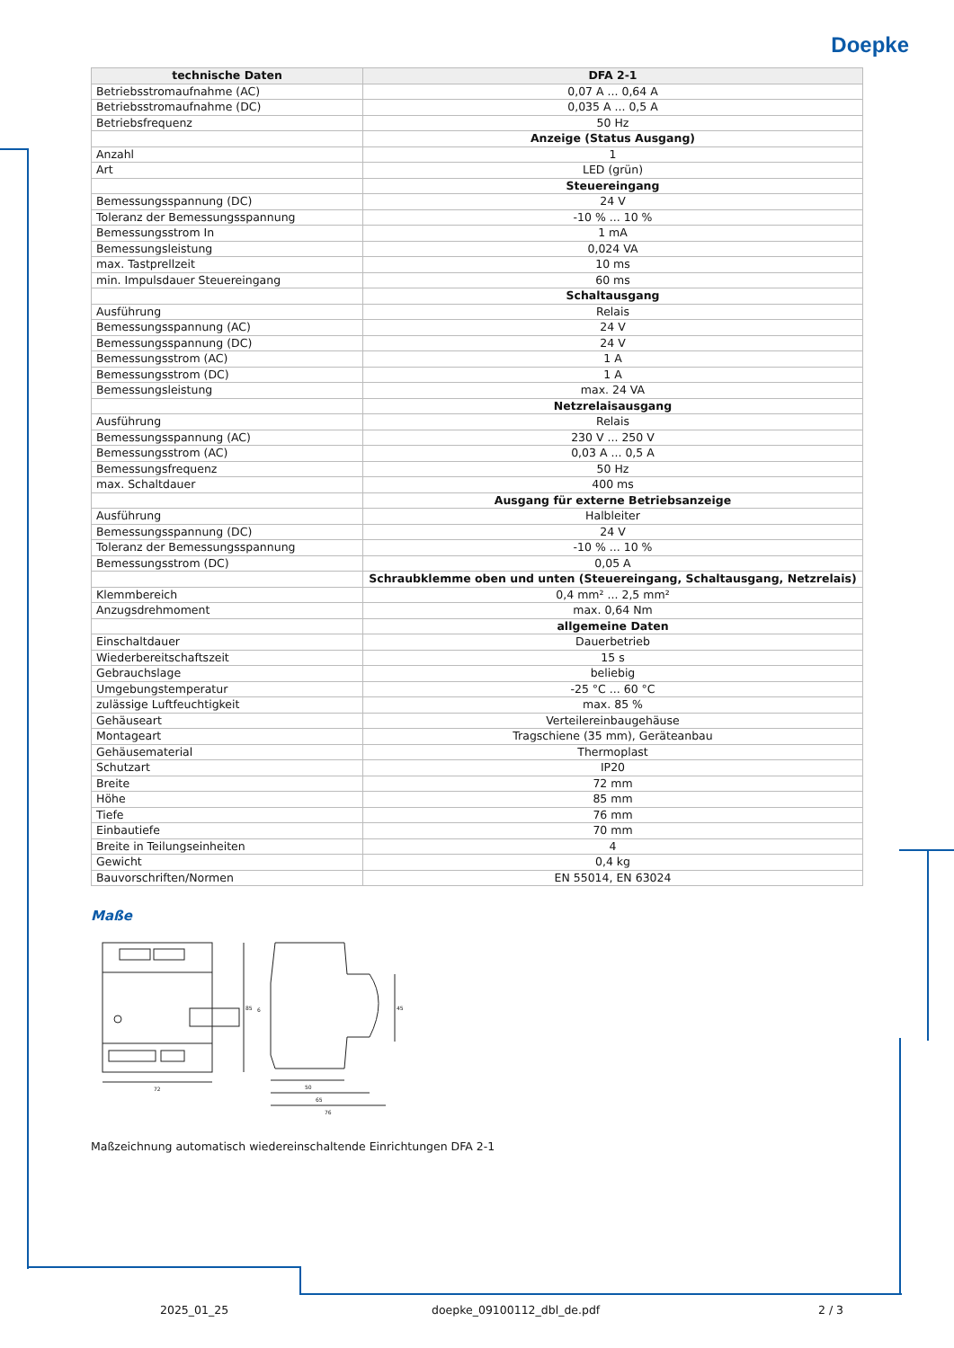Doepke
| technische Daten | DFA 2-1 |
| --- | --- |
| Betriebsstromaufnahme (AC) | 0,07 A ... 0,64 A |
| Betriebsstromaufnahme (DC) | 0,035 A ... 0,5 A |
| Betriebsfrequenz | 50 Hz |
| | Anzeige (Status Ausgang) |
| Anzahl | 1 |
| Art | LED (grün) |
| | Steuereingang |
| Bemessungsspannung (DC) | 24 V |
| Toleranz der Bemessungsspannung | -10 % ... 10 % |
| Bemessungsstrom In | 1 mA |
| Bemessungsleistung | 0,024 VA |
| max. Tastprellzeit | 10 ms |
| min. Impulsdauer Steuereingang | 60 ms |
| | Schaltausgang |
| Ausführung | Relais |
| Bemessungsspannung (AC) | 24 V |
| Bemessungsspannung (DC) | 24 V |
| Bemessungsstrom (AC) | 1 A |
| Bemessungsstrom (DC) | 1 A |
| Bemessungsleistung | max. 24 VA |
| | Netzrelaisausgang |
| Ausführung | Relais |
| Bemessungsspannung (AC) | 230 V ... 250 V |
| Bemessungsstrom (AC) | 0,03 A ... 0,5 A |
| Bemessungsfrequenz | 50 Hz |
| max. Schaltdauer | 400 ms |
| | Ausgang für externe Betriebsanzeige |
| Ausführung | Halbleiter |
| Bemessungsspannung (DC) | 24 V |
| Toleranz der Bemessungsspannung | -10 % ... 10 % |
| Bemessungsstrom (DC) | 0,05 A |
| | Schraubklemme oben und unten (Steuereingang, Schaltausgang, Netzrelais) |
| Klemmbereich | 0,4 mm² ... 2,5 mm² |
| Anzugsdrehmoment | max. 0,64 Nm |
| | allgemeine Daten |
| Einschaltdauer | Dauerbetrieb |
| Wiederbereitschaftszeit | 15 s |
| Gebrauchslage | beliebig |
| Umgebungstemperatur | -25 °C ... 60 °C |
| zulässige Luftfeuchtigkeit | max. 85 % |
| Gehäuseart | Verteilereinbaugehäuse |
| Montageart | Tragschiene (35 mm), Geräteanbau |
| Gehäusematerial | Thermoplast |
| Schutzart | IP20 |
| Breite | 72 mm |
| Höhe | 85 mm |
| Tiefe | 76 mm |
| Einbautiefe | 70 mm |
| Breite in Teilungseinheiten | 4 |
| Gewicht | 0,4 kg |
| Bauvorschriften/Normen | EN 55014, EN 63024 |
Maße
85
72
45
50
65
76
6
Maßzeichnung automatisch wiedereinschaltende Einrichtungen DFA 2-1
2025_01_25 doepke_09100112_dbl_de.pdf 2 / 3